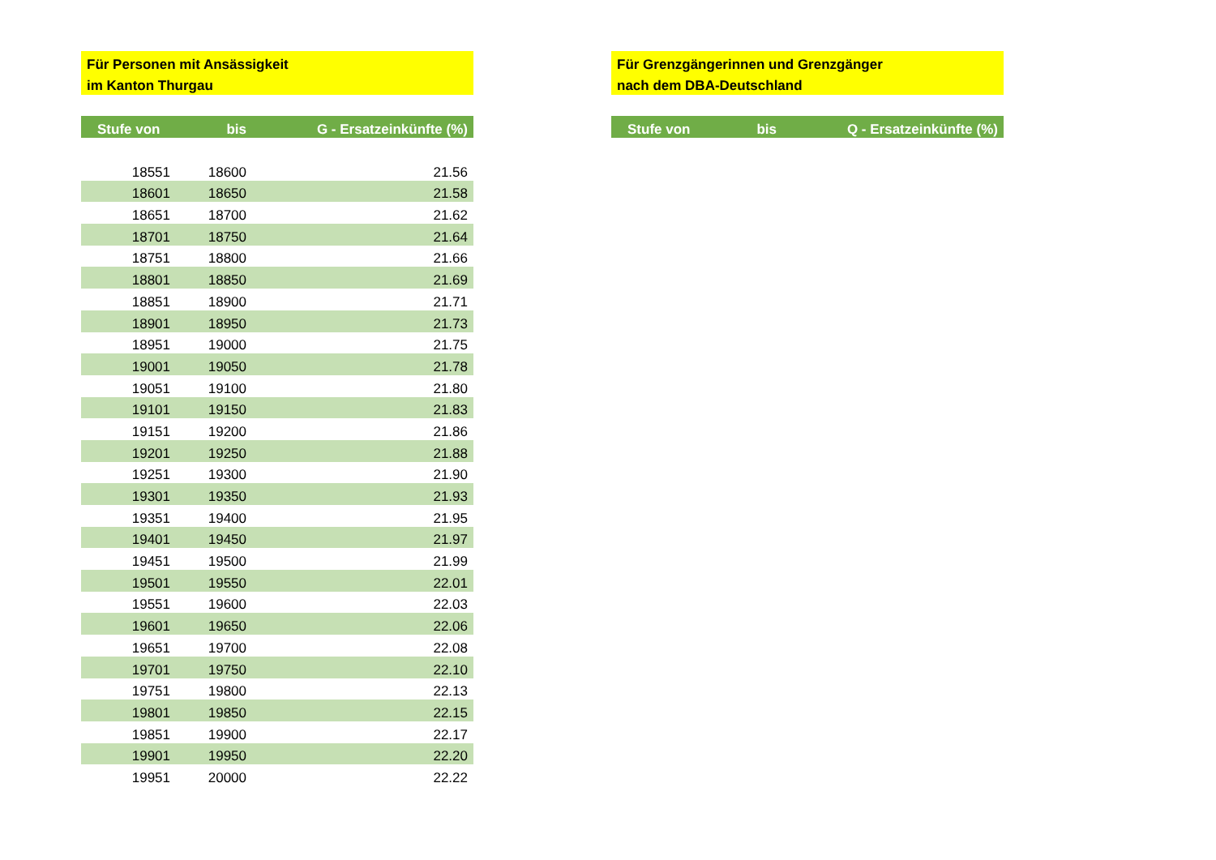Für Personen mit Ansässigkeit
im Kanton Thurgau
| Stufe von | bis | G - Ersatzeinkünfte (%) |
| --- | --- | --- |
| 18551 | 18600 | 21.56 |
| 18601 | 18650 | 21.58 |
| 18651 | 18700 | 21.62 |
| 18701 | 18750 | 21.64 |
| 18751 | 18800 | 21.66 |
| 18801 | 18850 | 21.69 |
| 18851 | 18900 | 21.71 |
| 18901 | 18950 | 21.73 |
| 18951 | 19000 | 21.75 |
| 19001 | 19050 | 21.78 |
| 19051 | 19100 | 21.80 |
| 19101 | 19150 | 21.83 |
| 19151 | 19200 | 21.86 |
| 19201 | 19250 | 21.88 |
| 19251 | 19300 | 21.90 |
| 19301 | 19350 | 21.93 |
| 19351 | 19400 | 21.95 |
| 19401 | 19450 | 21.97 |
| 19451 | 19500 | 21.99 |
| 19501 | 19550 | 22.01 |
| 19551 | 19600 | 22.03 |
| 19601 | 19650 | 22.06 |
| 19651 | 19700 | 22.08 |
| 19701 | 19750 | 22.10 |
| 19751 | 19800 | 22.13 |
| 19801 | 19850 | 22.15 |
| 19851 | 19900 | 22.17 |
| 19901 | 19950 | 22.20 |
| 19951 | 20000 | 22.22 |
Für Grenzgängerinnen und Grenzgänger
nach dem DBA-Deutschland
| Stufe von | bis | Q - Ersatzeinkünfte (%) |
| --- | --- | --- |